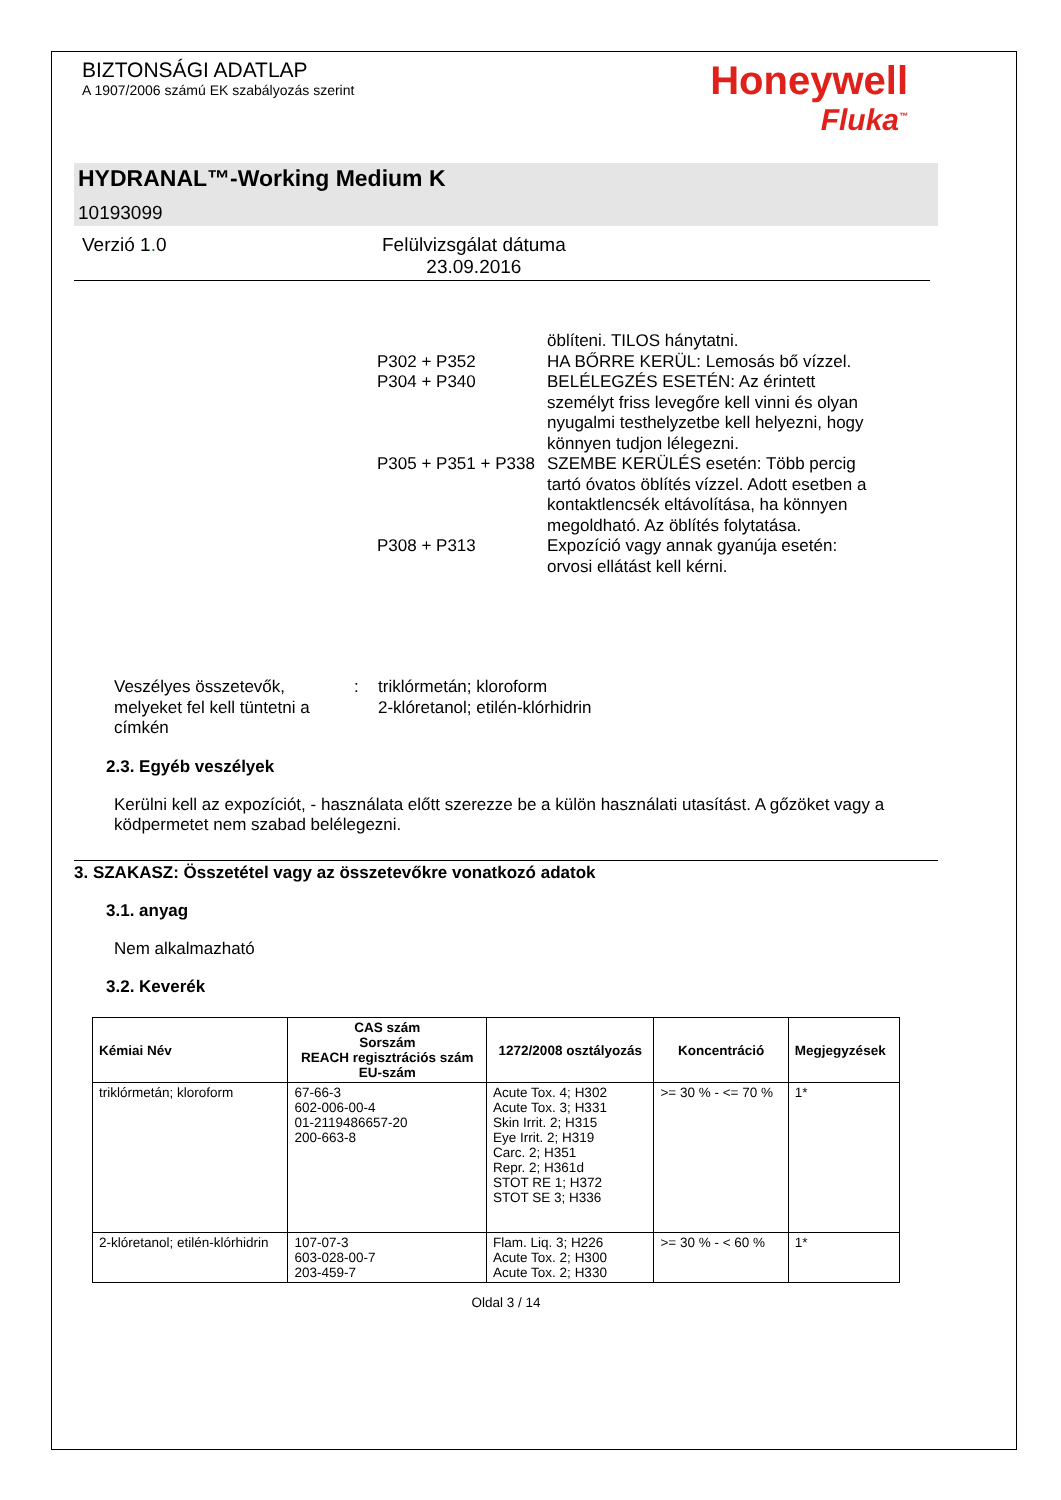BIZTONSÁGI ADATLAP
A 1907/2006 számú EK szabályozás szerint
Honeywell
Fluka<sup>™</sup>
HYDRANAL™-Working Medium K
10193099
Verzió 1. 0 Felülvizsgálat dátuma
23.09.2016
öblíteni. TILOS hánytatni.
P302 + P352
HA BŐRRE KERÜL: Lemosás bő vízzel.
P304 + P340
BELÉLEGZÉS ESETÉN: Az érintett személyt friss levegőre kell vinni és olyan nyugalmi testhelyzetbe kell helyezni, hogy könnyen tudjon lélegezni.
P305 + P351 + P338
SZEMBE KERÜLÉS esetén: Több percig tartó óvatos öblítés vízzel. Adott esetben a kontaktlencsék eltávolítása, ha könnyen megoldható. Az öblítés folytatása.
P308 + P313
Expozíció vagy annak gyanúja esetén: orvosi ellátást kell kérni.
Veszélyes összetevők, melyeket fel kell tüntetni a címkén
: triklórmetán; kloroform
2-klóretanol; etilén-klórhidrin
2.3. Egyéb veszélyek
Kerülni kell az expozíciót, - használata előtt szerezze be a külön használati utasítást. A gőzöket vagy a ködpermetet nem szabad belélegezni.
3. SZAKASZ: Összetétel vagy az összetevőkre vonatkozó adatok
3.1. anyag
Nem alkalmazható
3.2. Keverék
| Kémiai Név | CAS szám Sorszám REACH regisztrációs szám EU-szám | 1272/2008 osztályozás | Koncentráció | Megjegyzések |
| --- | --- | --- | --- | --- |
| triklórmetán; kloroform | 67-66-3 602-006-00-4 01-2119486657-20 200-663-8 | Acute Tox. 4; H302 Acute Tox. 3; H331 Skin Irrit. 2; H315 Eye Irrit. 2; H319 Carc. 2; H351 Repr. 2; H361d STOT RE 1; H372 STOT SE 3; H336 | >= 30 % - <= 70 % | 1* |
| 2-klóretanol; etilén-klórhidrin | 107-07-3 603-028-00-7 203-459-7 | Flam. Liq. 3; H226 Acute Tox. 2; H300 Acute Tox. 2; H330 | >= 30 % - < 60 % | 1* |
Oldal 3 / 14